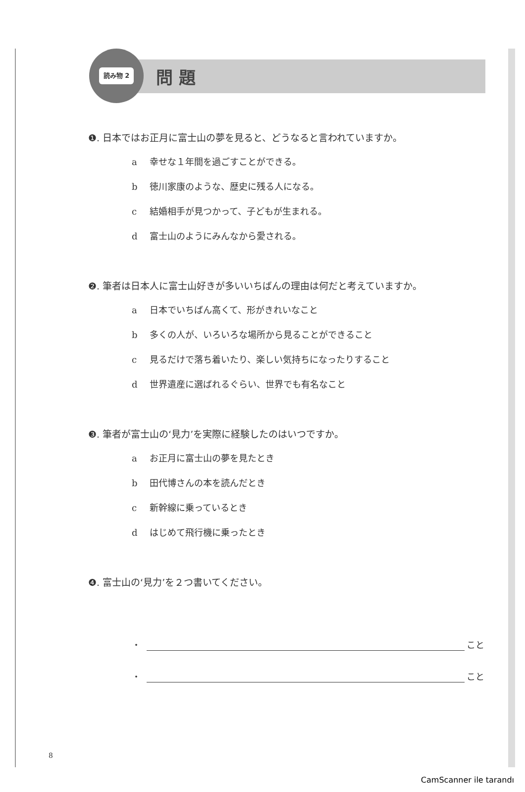読み物 2 問 題
❶. 日本ではお正月に富士山の夢を見ると、どうなると言われていますか。
a 幸せな１年間を過ごすことができる。
b 徳川家康のような、歴史に残る人になる。
c 結婚相手が見つかって、子どもが生まれる。
d 富士山のようにみんなから愛される。
❷. 筆者は日本人に富士山好きが多いいちばんの理由は何だと考えていますか。
a 日本でいちばん高くて、形がきれいなこと
b 多くの人が、いろいろな場所から見ることができること
c 見るだけで落ち着いたり、楽しい気持ちになったりすること
d 世界遺産に選ばれるぐらい、世界でも有名なこと
❸. 筆者が富士山の‘見力’を実際に経験したのはいつですか。
a お正月に富士山の夢を見たとき
b 田代博さんの本を読んだとき
c 新幹線に乗っているとき
d はじめて飛行機に乗ったとき
❹. 富士山の‘見力’を２つ書いてください。
・ こと
・ こと
8
CamScanner ile tarandı